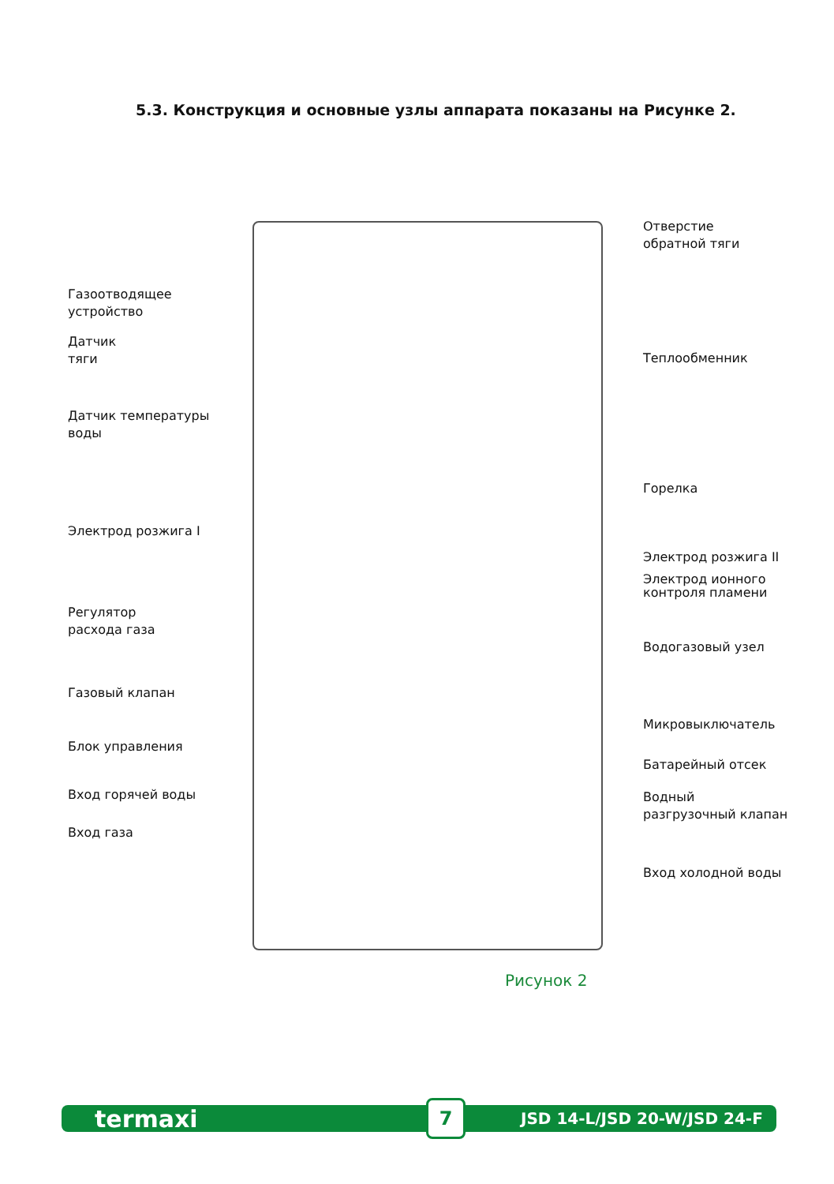5.3. Конструкция и основные узлы аппарата показаны на Рисунке 2.
Газоотводящее
устройство
Датчик
тяги
Датчик температуры
воды
Электрод розжига I
Регулятор
расхода газа
Газовый клапан
Блок управления
Вход горячей воды
Вход газа
Отверстие
обратной тяги
Теплообменник
Горелка
Электрод розжига II
Электрод ионного
контроля пламени
Водогазовый узел
Микровыключатель
Батарейный отсек
Водный
разгрузочный клапан
Вход холодной воды
Рисунок 2
termaxi 7 JSD 14-L/JSD 20-W/JSD 24-F